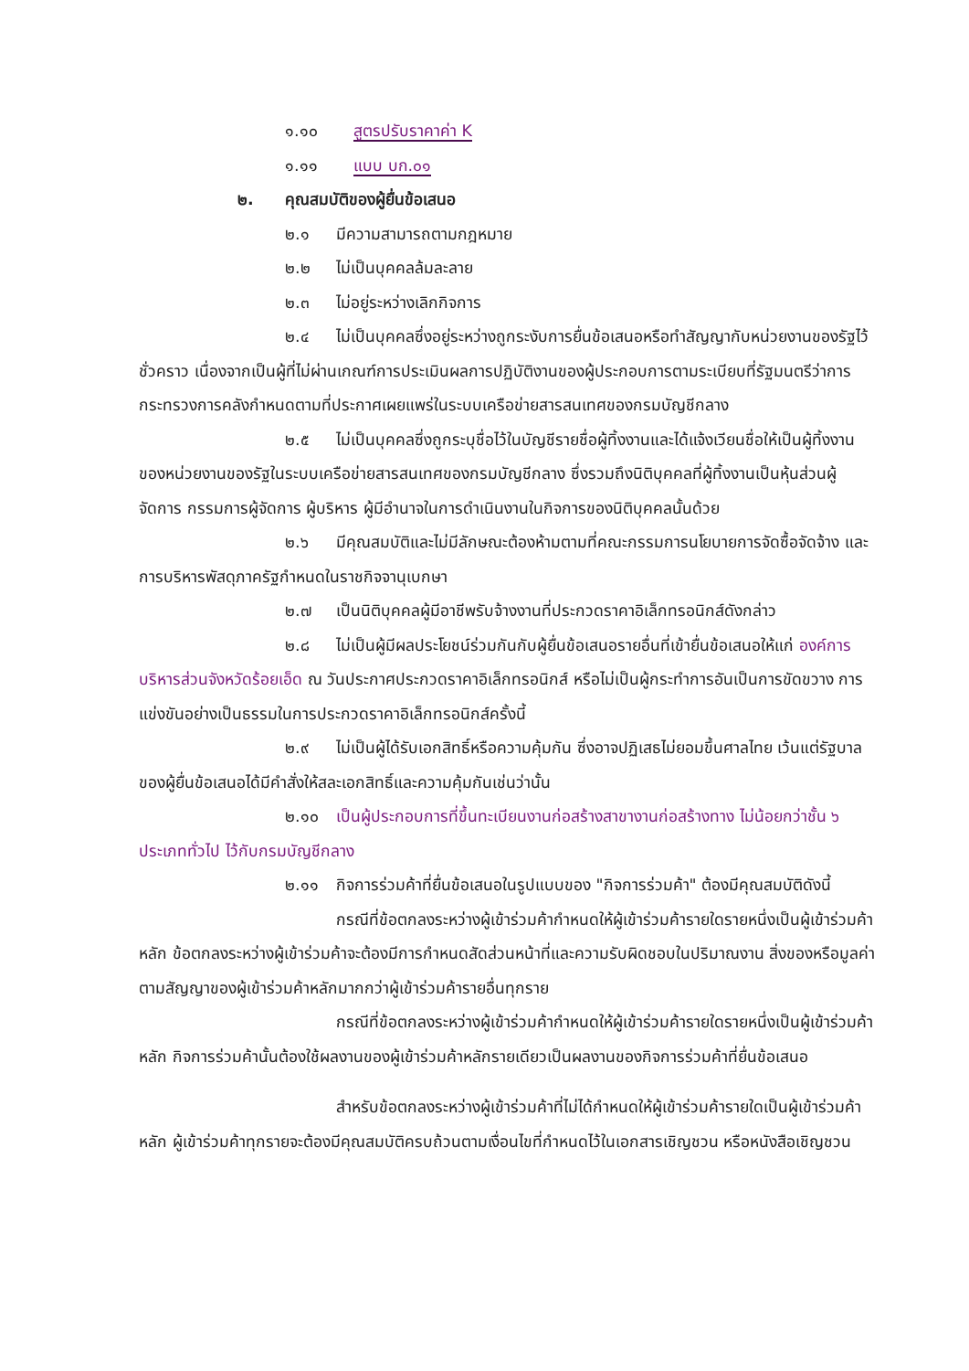๑.๑๐ สูตรปรับราคาค่า K
๑.๑๑ แบบ บก.๐๑
๒. คุณสมบัติของผู้ยื่นข้อเสนอ
๒.๑ มีความสามารถตามกฎหมาย
๒.๒ ไม่เป็นบุคคลล้มละลาย
๒.๓ ไม่อยู่ระหว่างเลิกกิจการ
๒.๔ไม่เป็นบุคคลซึ่งอยู่ระหว่างถูกระงับการยื่นข้อเสนอหรือทำสัญญากับหน่วยงานของรัฐไว้ชั่วคราว เนื่องจากเป็นผู้ที่ไม่ผ่านเกณฑ์การประเมินผลการปฏิบัติงานของผู้ประกอบการตามระเบียบที่รัฐมนตรีว่าการกระทรวงการคลังกำหนดตามที่ประกาศเผยแพร่ในระบบเครือข่ายสารสนเทศของกรมบัญชีกลาง
๒.๕ไม่เป็นบุคคลซึ่งถูกระบุชื่อไว้ในบัญชีรายชื่อผู้ทิ้งงานและได้แจ้งเวียนชื่อให้เป็นผู้ทิ้งงานของหน่วยงานของรัฐในระบบเครือข่ายสารสนเทศของกรมบัญชีกลาง ซึ่งรวมถึงนิติบุคคลที่ผู้ทิ้งงานเป็นหุ้นส่วนผู้จัดการ กรรมการผู้จัดการ ผู้บริหาร ผู้มีอำนาจในการดำเนินงานในกิจการของนิติบุคคลนั้นด้วย
๒.๖มีคุณสมบัติและไม่มีลักษณะต้องห้ามตามที่คณะกรรมการนโยบายการจัดซื้อจัดจ้าง และการบริหารพัสดุภาครัฐกำหนดในราชกิจจานุเบกษา
๒.๗ เป็นนิติบุคคลผู้มีอาชีพรับจ้างงานที่ประกวดราคาอิเล็กทรอนิกส์ดังกล่าว
๒.๘ไม่เป็นผู้มีผลประโยชน์ร่วมกันกับผู้ยื่นข้อเสนอรายอื่นที่เข้ายื่นข้อเสนอให้แก่ องค์การบริหารส่วนจังหวัดร้อยเอ็ด ณ วันประกาศประกวดราคาอิเล็กทรอนิกส์ หรือไม่เป็นผู้กระทำการอันเป็นการขัดขวาง การแข่งขันอย่างเป็นธรรมในการประกวดราคาอิเล็กทรอนิกส์ครั้งนี้
๒.๙ไม่เป็นผู้ได้รับเอกสิทธิ์หรือความคุ้มกัน ซึ่งอาจปฏิเสธไม่ยอมขึ้นศาลไทย เว้นแต่รัฐบาล ของผู้ยื่นข้อเสนอได้มีคำสั่งให้สละเอกสิทธิ์และความคุ้มกันเช่นว่านั้น
๒.๑๐ เป็นผู้ประกอบการที่ขึ้นทะเบียนงานก่อสร้างสาขางานก่อสร้างทาง ไม่น้อยกว่าชั้น ๖ ประเภททั่วไป ไว้กับกรมบัญชีกลาง
๒.๑๑ กิจการร่วมค้าที่ยื่นข้อเสนอในรูปแบบของ "กิจการร่วมค้า" ต้องมีคุณสมบัติดังนี้
กรณีที่ข้อตกลงระหว่างผู้เข้าร่วมค้ากำหนดให้ผู้เข้าร่วมค้ารายใดรายหนึ่งเป็นผู้เข้าร่วมค้าหลัก ข้อตกลงระหว่างผู้เข้าร่วมค้าจะต้องมีการกำหนดสัดส่วนหน้าที่และความรับผิดชอบในปริมาณงาน สิ่งของหรือมูลค่าตามสัญญาของผู้เข้าร่วมค้าหลักมากกว่าผู้เข้าร่วมค้ารายอื่นทุกราย
กรณีที่ข้อตกลงระหว่างผู้เข้าร่วมค้ากำหนดให้ผู้เข้าร่วมค้ารายใดรายหนึ่งเป็นผู้เข้าร่วมค้าหลัก กิจการร่วมค้านั้นต้องใช้ผลงานของผู้เข้าร่วมค้าหลักรายเดียวเป็นผลงานของกิจการร่วมค้าที่ยื่นข้อเสนอ
สำหรับข้อตกลงระหว่างผู้เข้าร่วมค้าที่ไม่ได้กำหนดให้ผู้เข้าร่วมค้ารายใดเป็นผู้เข้าร่วมค้าหลัก ผู้เข้าร่วมค้าทุกรายจะต้องมีคุณสมบัติครบถ้วนตามเงื่อนไขที่กำหนดไว้ในเอกสารเชิญชวน หรือหนังสือเชิญชวน